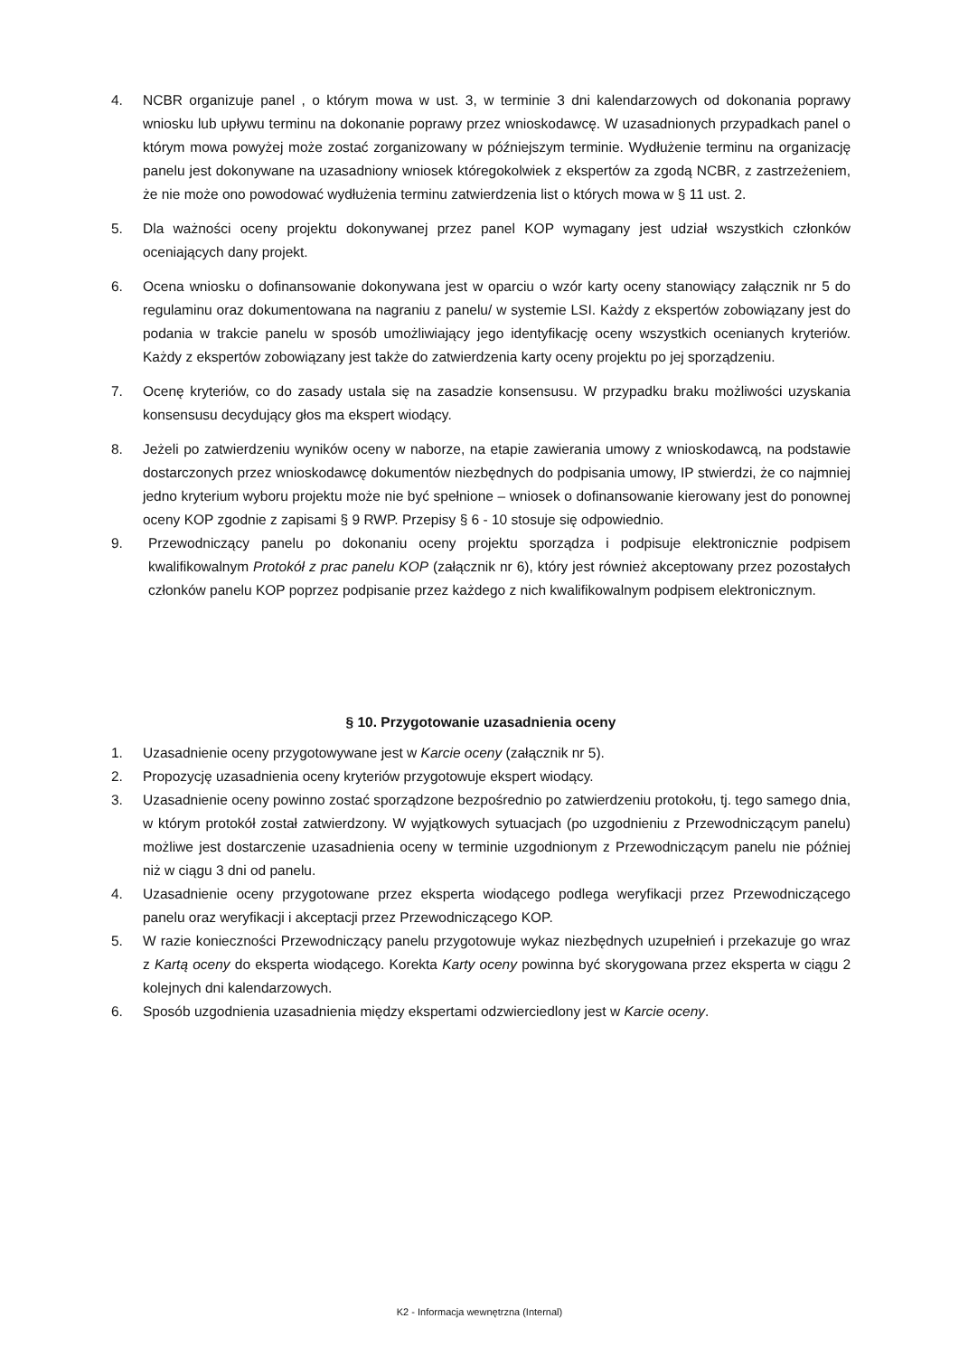4. NCBR organizuje panel , o którym mowa w ust. 3, w terminie 3 dni kalendarzowych od dokonania poprawy wniosku lub upływu terminu na dokonanie poprawy przez wnioskodawcę. W uzasadnionych przypadkach panel o którym mowa powyżej może zostać zorganizowany w późniejszym terminie. Wydłużenie terminu na organizację panelu jest dokonywane na uzasadniony wniosek któregokolwiek z ekspertów za zgodą NCBR, z zastrzeżeniem, że nie może ono powodować wydłużenia terminu zatwierdzenia list o których mowa w § 11 ust. 2.
5. Dla ważności oceny projektu dokonywanej przez panel KOP wymagany jest udział wszystkich członków oceniających dany projekt.
6. Ocena wniosku o dofinansowanie dokonywana jest w oparciu o wzór karty oceny stanowiący załącznik nr 5 do regulaminu oraz dokumentowana na nagraniu z panelu/ w systemie LSI. Każdy z ekspertów zobowiązany jest do podania w trakcie panelu w sposób umożliwiający jego identyfikację oceny wszystkich ocenianych kryteriów. Każdy z ekspertów zobowiązany jest także do zatwierdzenia karty oceny projektu po jej sporządzeniu.
7. Ocenę kryteriów, co do zasady ustala się na zasadzie konsensusu. W przypadku braku możliwości uzyskania konsensusu decydujący głos ma ekspert wiodący.
8. Jeżeli po zatwierdzeniu wyników oceny w naborze, na etapie zawierania umowy z wnioskodawcą, na podstawie dostarczonych przez wnioskodawcę dokumentów niezbędnych do podpisania umowy, IP stwierdzi, że co najmniej jedno kryterium wyboru projektu może nie być spełnione – wniosek o dofinansowanie kierowany jest do ponownej oceny KOP zgodnie z zapisami § 9 RWP. Przepisy § 6 - 10 stosuje się odpowiednio.
9. Przewodniczący panelu po dokonaniu oceny projektu sporządza i podpisuje elektronicznie podpisem kwalifikowalnym Protokół z prac panelu KOP (załącznik nr 6), który jest również akceptowany przez pozostałych członków panelu KOP poprzez podpisanie przez każdego z nich kwalifikowalnym podpisem elektronicznym.
§ 10. Przygotowanie uzasadnienia oceny
1. Uzasadnienie oceny przygotowywane jest w Karcie oceny (załącznik nr 5).
2. Propozycję uzasadnienia oceny kryteriów przygotowuje ekspert wiodący.
3. Uzasadnienie oceny powinno zostać sporządzone bezpośrednio po zatwierdzeniu protokołu, tj. tego samego dnia, w którym protokół został zatwierdzony. W wyjątkowych sytuacjach (po uzgodnieniu z Przewodniczącym panelu) możliwe jest dostarczenie uzasadnienia oceny w terminie uzgodnionym z Przewodniczącym panelu nie później niż w ciągu 3 dni od panelu.
4. Uzasadnienie oceny przygotowane przez eksperta wiodącego podlega weryfikacji przez Przewodniczącego panelu oraz weryfikacji i akceptacji przez Przewodniczącego KOP.
5. W razie konieczności Przewodniczący panelu przygotowuje wykaz niezbędnych uzupełnień i przekazuje go wraz z Kartą oceny do eksperta wiodącego. Korekta Karty oceny powinna być skorygowana przez eksperta w ciągu 2 kolejnych dni kalendarzowych.
6. Sposób uzgodnienia uzasadnienia między ekspertami odzwierciedlony jest w Karcie oceny.
K2 - Informacja wewnętrzna (Internal)